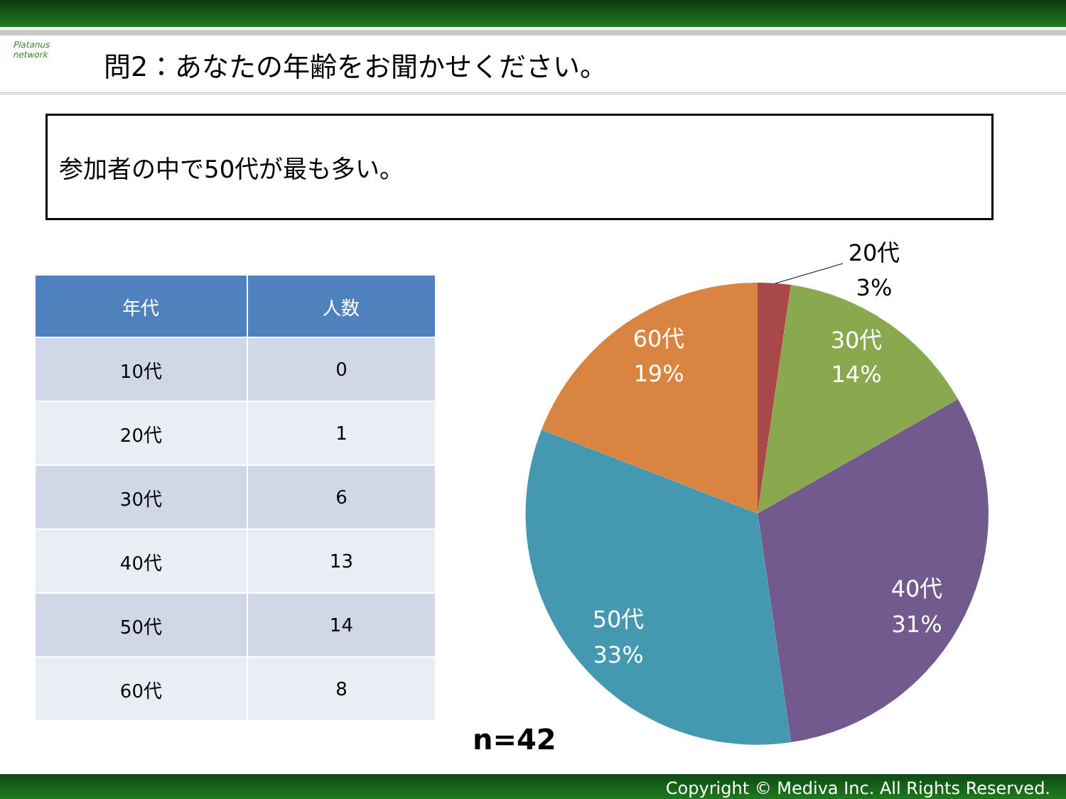Platanus network
問2：あなたの年齢をお聞かせください。
参加者の中で50代が最も多い。
| 年代 | 人数 |
| --- | --- |
| 10代 | 0 |
| 20代 | 1 |
| 30代 | 6 |
| 40代 | 13 |
| 50代 | 14 |
| 60代 | 8 |
20代
3%
30代
14%
40代
31%
50代
33%
60代
19%
n=42
Copyright © Mediva Inc. All Rights Reserved.